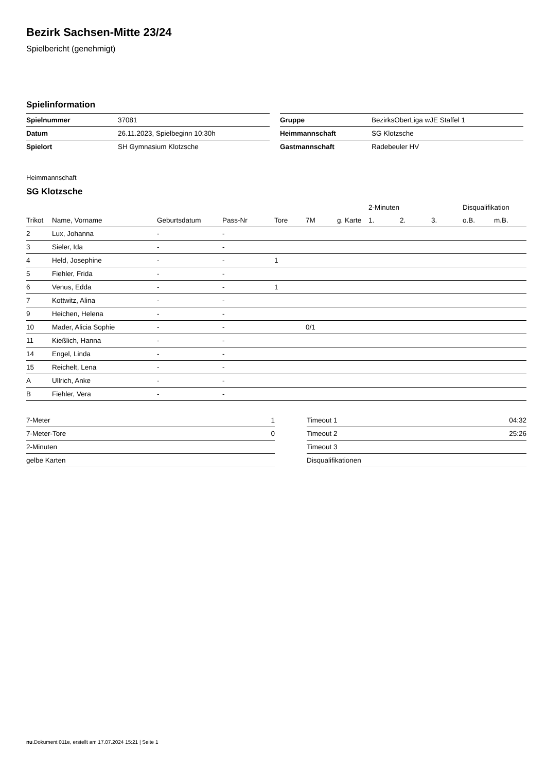Bezirk Sachsen-Mitte 23/24
Spielbericht (genehmigt)
Spielinformation
| Spielnummer | 37081 |
| Datum | 26.11.2023, Spielbeginn 10:30h |
| Spielort | SH Gymnasium Klotzsche |
| Gruppe | BezirksOberLiga wJE Staffel 1 |
| Heimmannschaft | SG Klotzsche |
| Gastmannschaft | Radebeuler HV |
Heimmannschaft
SG Klotzsche
| | | | | | | | 2-Minuten | | | Disqualifikation | |
| --- | --- | --- | --- | --- | --- | --- | --- | --- | --- | --- | --- |
| Trikot | Name, Vorname | Geburtsdatum | Pass-Nr | Tore | 7M | g. Karte | 1. | 2. | 3. | o.B. | m.B. |
| 2 | Lux, Johanna | - | - | | | | | | | | |
| 3 | Sieler, Ida | - | - | | | | | | | | |
| 4 | Held, Josephine | - | - | 1 | | | | | | | |
| 5 | Fiehler, Frida | - | - | | | | | | | | |
| 6 | Venus, Edda | - | - | 1 | | | | | | | |
| 7 | Kottwitz, Alina | - | - | | | | | | | | |
| 9 | Heichen, Helena | - | - | | | | | | | | |
| 10 | Mader, Alicia Sophie | - | - | | 0/1 | | | | | | |
| 11 | Kießlich, Hanna | - | - | | | | | | | | |
| 14 | Engel, Linda | - | - | | | | | | | | |
| 15 | Reichelt, Lena | - | - | | | | | | | | |
| A | Ullrich, Anke | - | - | | | | | | | | |
| B | Fiehler, Vera | - | - | | | | | | | | |
| 7-Meter | 1 |
| 7-Meter-Tore | 0 |
| 2-Minuten | |
| gelbe Karten | |
| Timeout 1 | 04:32 |
| Timeout 2 | 25:26 |
| Timeout 3 | |
| Disqualifikationen | |
nu.Dokument 011e, erstellt am 17.07.2024 15:21 | Seite 1